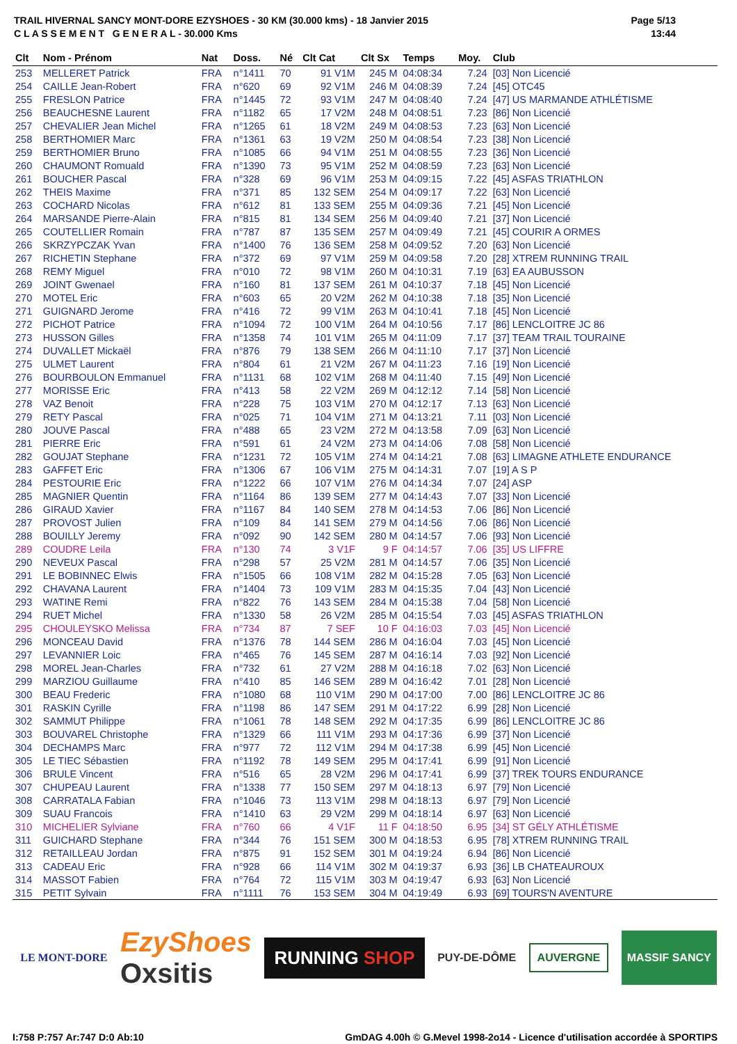TRAIL HIVERNAL SANCY MONT-DORE EZYSHOES - 30 KM (30.000 kms) - 18 Janvier 2015
C L A S S E M E N T G E N E R A L - 30.000 Kms
Page 5/13
13:44
| Clt | Nom - Prénom | Nat | Doss. | Né | Clt Cat | Clt Sx | Temps | Moy. | Club |
| --- | --- | --- | --- | --- | --- | --- | --- | --- | --- |
| 253 | MELLERET Patrick | FRA | n°1411 | 70 | 91 V1M | 245 M | 04:08:34 | 7.24 | [03] Non Licencié |
| 254 | CAILLE Jean-Robert | FRA | n°620 | 69 | 92 V1M | 246 M | 04:08:39 | 7.24 | [45] OTC45 |
| 255 | FRESLON Patrice | FRA | n°1445 | 72 | 93 V1M | 247 M | 04:08:40 | 7.24 | [47] US MARMANDE ATHLÉTISME |
| 256 | BEAUCHESNE Laurent | FRA | n°1182 | 65 | 17 V2M | 248 M | 04:08:51 | 7.23 | [86] Non Licencié |
| 257 | CHEVALIER Jean Michel | FRA | n°1265 | 61 | 18 V2M | 249 M | 04:08:53 | 7.23 | [63] Non Licencié |
| 258 | BERTHOMIER Marc | FRA | n°1361 | 63 | 19 V2M | 250 M | 04:08:54 | 7.23 | [38] Non Licencié |
| 259 | BERTHOMIER Bruno | FRA | n°1085 | 66 | 94 V1M | 251 M | 04:08:55 | 7.23 | [36] Non Licencié |
| 260 | CHAUMONT Romuald | FRA | n°1390 | 73 | 95 V1M | 252 M | 04:08:59 | 7.23 | [63] Non Licencié |
| 261 | BOUCHER Pascal | FRA | n°328 | 69 | 96 V1M | 253 M | 04:09:15 | 7.22 | [45] ASFAS TRIATHLON |
| 262 | THEIS Maxime | FRA | n°371 | 85 | 132 SEM | 254 M | 04:09:17 | 7.22 | [63] Non Licencié |
| 263 | COCHARD Nicolas | FRA | n°612 | 81 | 133 SEM | 255 M | 04:09:36 | 7.21 | [45] Non Licencié |
| 264 | MARSANDE Pierre-Alain | FRA | n°815 | 81 | 134 SEM | 256 M | 04:09:40 | 7.21 | [37] Non Licencié |
| 265 | COUTELLIER Romain | FRA | n°787 | 87 | 135 SEM | 257 M | 04:09:49 | 7.21 | [45] COURIR A ORMES |
| 266 | SKRZYPCZAK Yvan | FRA | n°1400 | 76 | 136 SEM | 258 M | 04:09:52 | 7.20 | [63] Non Licencié |
| 267 | RICHETIN Stephane | FRA | n°372 | 69 | 97 V1M | 259 M | 04:09:58 | 7.20 | [28] XTREM RUNNING TRAIL |
| 268 | REMY Miguel | FRA | n°010 | 72 | 98 V1M | 260 M | 04:10:31 | 7.19 | [63] EA AUBUSSON |
| 269 | JOINT Gwenael | FRA | n°160 | 81 | 137 SEM | 261 M | 04:10:37 | 7.18 | [45] Non Licencié |
| 270 | MOTEL Eric | FRA | n°603 | 65 | 20 V2M | 262 M | 04:10:38 | 7.18 | [35] Non Licencié |
| 271 | GUIGNARD Jerome | FRA | n°416 | 72 | 99 V1M | 263 M | 04:10:41 | 7.18 | [45] Non Licencié |
| 272 | PICHOT Patrice | FRA | n°1094 | 72 | 100 V1M | 264 M | 04:10:56 | 7.17 | [86] LENCLOITRE JC 86 |
| 273 | HUSSON Gilles | FRA | n°1358 | 74 | 101 V1M | 265 M | 04:11:09 | 7.17 | [37] TEAM TRAIL TOURAINE |
| 274 | DUVALLET Mickaël | FRA | n°876 | 79 | 138 SEM | 266 M | 04:11:10 | 7.17 | [37] Non Licencié |
| 275 | ULMET Laurent | FRA | n°804 | 61 | 21 V2M | 267 M | 04:11:23 | 7.16 | [19] Non Licencié |
| 276 | BOURBOULON Emmanuel | FRA | n°1131 | 68 | 102 V1M | 268 M | 04:11:40 | 7.15 | [49] Non Licencié |
| 277 | MORISSE Eric | FRA | n°413 | 58 | 22 V2M | 269 M | 04:12:12 | 7.14 | [58] Non Licencié |
| 278 | VAZ Benoit | FRA | n°228 | 75 | 103 V1M | 270 M | 04:12:17 | 7.13 | [63] Non Licencié |
| 279 | RETY Pascal | FRA | n°025 | 71 | 104 V1M | 271 M | 04:13:21 | 7.11 | [03] Non Licencié |
| 280 | JOUVE Pascal | FRA | n°488 | 65 | 23 V2M | 272 M | 04:13:58 | 7.09 | [63] Non Licencié |
| 281 | PIERRE Eric | FRA | n°591 | 61 | 24 V2M | 273 M | 04:14:06 | 7.08 | [58] Non Licencié |
| 282 | GOUJAT Stephane | FRA | n°1231 | 72 | 105 V1M | 274 M | 04:14:21 | 7.08 | [63] LIMAGNE ATHLETE ENDURANCE |
| 283 | GAFFET Eric | FRA | n°1306 | 67 | 106 V1M | 275 M | 04:14:31 | 7.07 | [19] A S P |
| 284 | PESTOURIE Eric | FRA | n°1222 | 66 | 107 V1M | 276 M | 04:14:34 | 7.07 | [24] ASP |
| 285 | MAGNIER Quentin | FRA | n°1164 | 86 | 139 SEM | 277 M | 04:14:43 | 7.07 | [33] Non Licencié |
| 286 | GIRAUD Xavier | FRA | n°1167 | 84 | 140 SEM | 278 M | 04:14:53 | 7.06 | [86] Non Licencié |
| 287 | PROVOST Julien | FRA | n°109 | 84 | 141 SEM | 279 M | 04:14:56 | 7.06 | [86] Non Licencié |
| 288 | BOUILLY Jeremy | FRA | n°092 | 90 | 142 SEM | 280 M | 04:14:57 | 7.06 | [93] Non Licencié |
| 289 | COUDRE Leila | FRA | n°130 | 74 | 3 V1F | 9 F | 04:14:57 | 7.06 | [35] US LIFFRE |
| 290 | NEVEUX Pascal | FRA | n°298 | 57 | 25 V2M | 281 M | 04:14:57 | 7.06 | [35] Non Licencié |
| 291 | LE BOBINNEC Elwis | FRA | n°1505 | 66 | 108 V1M | 282 M | 04:15:28 | 7.05 | [63] Non Licencié |
| 292 | CHAVANA Laurent | FRA | n°1404 | 73 | 109 V1M | 283 M | 04:15:35 | 7.04 | [43] Non Licencié |
| 293 | WATINE Remi | FRA | n°822 | 76 | 143 SEM | 284 M | 04:15:38 | 7.04 | [58] Non Licencié |
| 294 | RUET Michel | FRA | n°1330 | 58 | 26 V2M | 285 M | 04:15:54 | 7.03 | [45] ASFAS TRIATHLON |
| 295 | CHOULEYSKO Melissa | FRA | n°734 | 87 | 7 SEF | 10 F | 04:16:03 | 7.03 | [45] Non Licencié |
| 296 | MONCEAU David | FRA | n°1376 | 78 | 144 SEM | 286 M | 04:16:04 | 7.03 | [45] Non Licencié |
| 297 | LEVANNIER Loic | FRA | n°465 | 76 | 145 SEM | 287 M | 04:16:14 | 7.03 | [92] Non Licencié |
| 298 | MOREL Jean-Charles | FRA | n°732 | 61 | 27 V2M | 288 M | 04:16:18 | 7.02 | [63] Non Licencié |
| 299 | MARZIOU Guillaume | FRA | n°410 | 85 | 146 SEM | 289 M | 04:16:42 | 7.01 | [28] Non Licencié |
| 300 | BEAU Frederic | FRA | n°1080 | 68 | 110 V1M | 290 M | 04:17:00 | 7.00 | [86] LENCLOITRE JC 86 |
| 301 | RASKIN Cyrille | FRA | n°1198 | 86 | 147 SEM | 291 M | 04:17:22 | 6.99 | [28] Non Licencié |
| 302 | SAMMUT Philippe | FRA | n°1061 | 78 | 148 SEM | 292 M | 04:17:35 | 6.99 | [86] LENCLOITRE JC 86 |
| 303 | BOUVAREL Christophe | FRA | n°1329 | 66 | 111 V1M | 293 M | 04:17:36 | 6.99 | [37] Non Licencié |
| 304 | DECHAMPS Marc | FRA | n°977 | 72 | 112 V1M | 294 M | 04:17:38 | 6.99 | [45] Non Licencié |
| 305 | LE TIEC Sébastien | FRA | n°1192 | 78 | 149 SEM | 295 M | 04:17:41 | 6.99 | [91] Non Licencié |
| 306 | BRULE Vincent | FRA | n°516 | 65 | 28 V2M | 296 M | 04:17:41 | 6.99 | [37] TREK TOURS ENDURANCE |
| 307 | CHUPEAU Laurent | FRA | n°1338 | 77 | 150 SEM | 297 M | 04:18:13 | 6.97 | [79] Non Licencié |
| 308 | CARRATALA Fabian | FRA | n°1046 | 73 | 113 V1M | 298 M | 04:18:13 | 6.97 | [79] Non Licencié |
| 309 | SUAU Francois | FRA | n°1410 | 63 | 29 V2M | 299 M | 04:18:14 | 6.97 | [63] Non Licencié |
| 310 | MICHELIER Sylviane | FRA | n°760 | 66 | 4 V1F | 11 F | 04:18:50 | 6.95 | [34] ST GÉLY ATHLÉTISME |
| 311 | GUICHARD Stephane | FRA | n°344 | 76 | 151 SEM | 300 M | 04:18:53 | 6.95 | [78] XTREM RUNNING TRAIL |
| 312 | RETAILLEAU Jordan | FRA | n°875 | 91 | 152 SEM | 301 M | 04:19:24 | 6.94 | [86] Non Licencié |
| 313 | CADEAU Eric | FRA | n°928 | 66 | 114 V1M | 302 M | 04:19:37 | 6.93 | [36] LB CHATEAUROUX |
| 314 | MASSOT Fabien | FRA | n°764 | 72 | 115 V1M | 303 M | 04:19:47 | 6.93 | [63] Non Licencié |
| 315 | PETIT Sylvain | FRA | n°1111 | 76 | 153 SEM | 304 M | 04:19:49 | 6.93 | [69] TOURS'N AVENTURE |
LE MONT-DORE
EzyShoes
Oxsitis
RUNNING SHOP
PUY-DE-DÔME
AUVERGNE
MASSIF SANCY
I:758 P:757 Ar:747 D:0 Ab:10 GmDAG 4.00h © G.Mevel 1998-2o14 - Licence d'utilisation accordée à SPORTIPS